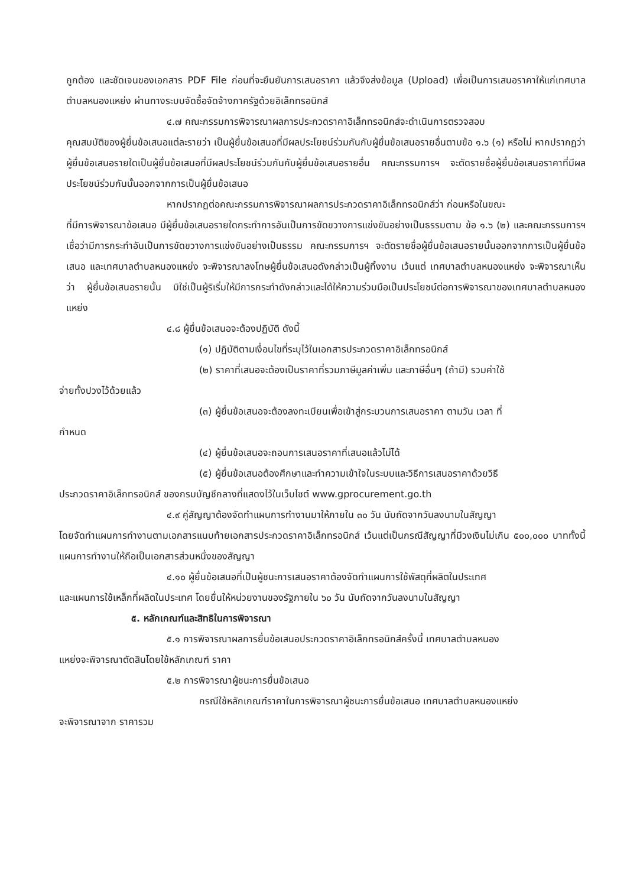ถูกต้อง และชัดเจนของเอกสาร PDF File ก่อนที่จะยืนยันการเสนอราคา แล้วจึงส่งข้อมูล (Upload) เพื่อเป็นการเสนอราคาให้แก่เทศบาลตำบลหนองแหย่ง ผ่านทางระบบจัดซื้อจัดจ้างภาครัฐด้วยอิเล็กทรอนิกส์
๔.๗ คณะกรรมการพิจารณาผลการประกวดราคาอิเล็กทรอนิกส์จะดำเนินการตรวจสอบ
คุณสมบัติของผู้ยื่นข้อเสนอแต่ละรายว่า เป็นผู้ยื่นข้อเสนอที่มีผลประโยชน์ร่วมกันกับผู้ยื่นข้อเสนอรายอื่นตามข้อ ๑.๖ (๑) หรือไม่ หากปรากฏว่าผู้ยื่นข้อเสนอรายใดเป็นผู้ยื่นข้อเสนอที่มีผลประโยชน์ร่วมกันกับผู้ยื่นข้อเสนอรายอื่น คณะกรรมการฯ จะตัดรายชื่อผู้ยื่นข้อเสนอราคาที่มีผลประโยชน์ร่วมกันนั้นออกจากการเป็นผู้ยื่นข้อเสนอ
หากปรากฏต่อคณะกรรมการพิจารณาผลการประกวดราคาอิเล็กทรอนิกส์ว่า ก่อนหรือในขณะ
ที่มีการพิจารณาข้อเสนอ มีผู้ยื่นข้อเสนอรายใดกระทำการอันเป็นการขัดขวางการแข่งขันอย่างเป็นธรรมตาม ข้อ ๑.๖ (๒) และคณะกรรมการฯ เชื่อว่ามีการกระทำอันเป็นการขัดขวางการแข่งขันอย่างเป็นธรรม คณะกรรมการฯ จะตัดรายชื่อผู้ยื่นข้อเสนอรายนั้นออกจากการเป็นผู้ยื่นข้อเสนอ และเทศบาลตำบลหนองแหย่ง จะพิจารณาลงโทษผู้ยื่นข้อเสนอดังกล่าวเป็นผู้ทิ้งงาน เว้นแต่ เทศบาลตำบลหนองแหย่ง จะพิจารณาเห็นว่า ผู้ยื่นข้อเสนอรายนั้น มิใช่เป็นผู้ริเริ่มให้มีการกระทำดังกล่าวและได้ให้ความร่วมมือเป็นประโยชน์ต่อการพิจารณาของเทศบาลตำบลหนองแหย่ง
๔.๘ ผู้ยื่นข้อเสนอจะต้องปฏิบัติ ดังนี้
(๑) ปฏิบัติตามเงื่อนไขที่ระบุไว้ในเอกสารประกวดราคาอิเล็กทรอนิกส์
(๒) ราคาที่เสนอจะต้องเป็นราคาที่รวมภาษีมูลค่าเพิ่ม และภาษีอื่นๆ (ถ้ามี) รวมค่าใช้
จ่ายทั้งปวงไว้ด้วยแล้ว
(๓) ผู้ยื่นข้อเสนอจะต้องลงทะเบียนเพื่อเข้าสู่กระบวนการเสนอราคา ตามวัน เวลา ที่
กำหนด
(๔) ผู้ยื่นข้อเสนอจะถอนการเสนอราคาที่เสนอแล้วไม่ได้
(๕) ผู้ยื่นข้อเสนอต้องศึกษาและทำความเข้าใจในระบบและวิธีการเสนอราคาด้วยวิธี
ประกวดราคาอิเล็กทรอนิกส์ ของกรมบัญชีกลางที่แสดงไว้ในเว็บไซต์ www.gprocurement.go.th
๔.๙ คู่สัญญาต้องจัดทำแผนการทำงานมาให้ภายใน ๓๐ วัน นับถัดจากวันลงนามในสัญญา
โดยจัดทำแผนการทำงานตามเอกสารแนบท้ายเอกสารประกวดราคาอิเล็กทรอนิกส์ เว้นแต่เป็นกรณีสัญญาที่มีวงเงินไม่เกิน ๕๐๐,๐๐๐ บาททั้งนี้ แผนการทำงานให้ถือเป็นเอกสารส่วนหนึ่งของสัญญา
๔.๑๐ ผู้ยื่นข้อเสนอที่เป็นผู้ชนะการเสนอราคาต้องจัดทำแผนการใช้พัสดุที่ผลิตในประเทศ
และแผนการใช้เหล็กที่ผลิตในประเทศ โดยยื่นให้หน่วยงานของรัฐภายใน ๖๐ วัน นับถัดจากวันลงนามในสัญญา
๕. หลักเกณฑ์และสิทธิในการพิจารณา
๕.๑ การพิจารณาผลการยื่นข้อเสนอประกวดราคาอิเล็กทรอนิกส์ครั้งนี้ เทศบาลตำบลหนอง
แหย่งจะพิจารณาตัดสินโดยใช้หลักเกณฑ์ ราคา
๕.๒ การพิจารณาผู้ชนะการยื่นข้อเสนอ
กรณีใช้หลักเกณฑ์ราคาในการพิจารณาผู้ชนะการยื่นข้อเสนอ เทศบาลตำบลหนองแหย่ง
จะพิจารณาจาก ราคารวม